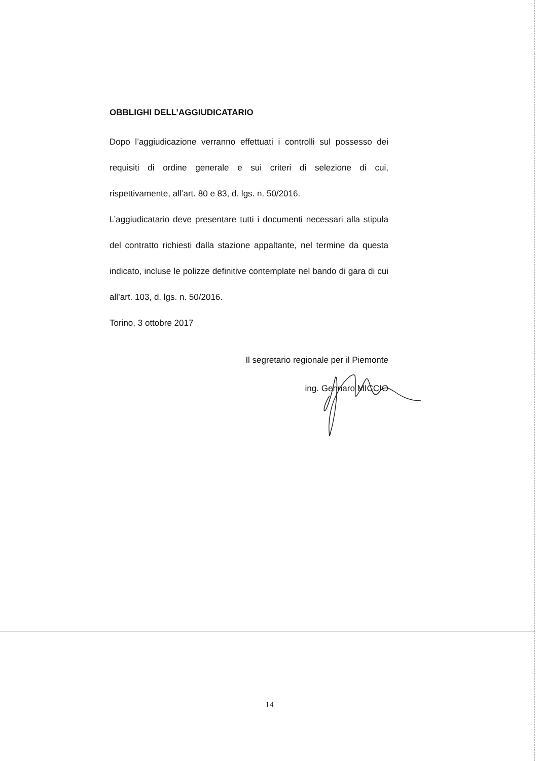OBBLIGHI DELL’AGGIUDICATARIO
Dopo l’aggiudicazione verranno effettuati i controlli sul possesso dei requisiti di ordine generale e sui criteri di selezione di cui, rispettivamente, all’art. 80 e 83, d. lgs. n. 50/2016.
L’aggiudicatario deve presentare tutti i documenti necessari alla stipula del contratto richiesti dalla stazione appaltante, nel termine da questa indicato, incluse le polizze definitive contemplate nel bando di gara di cui all’art. 103, d. lgs. n. 50/2016.
Torino, 3 ottobre 2017
Il segretario regionale per il Piemonte
ing. Gennaro MICCIO
14